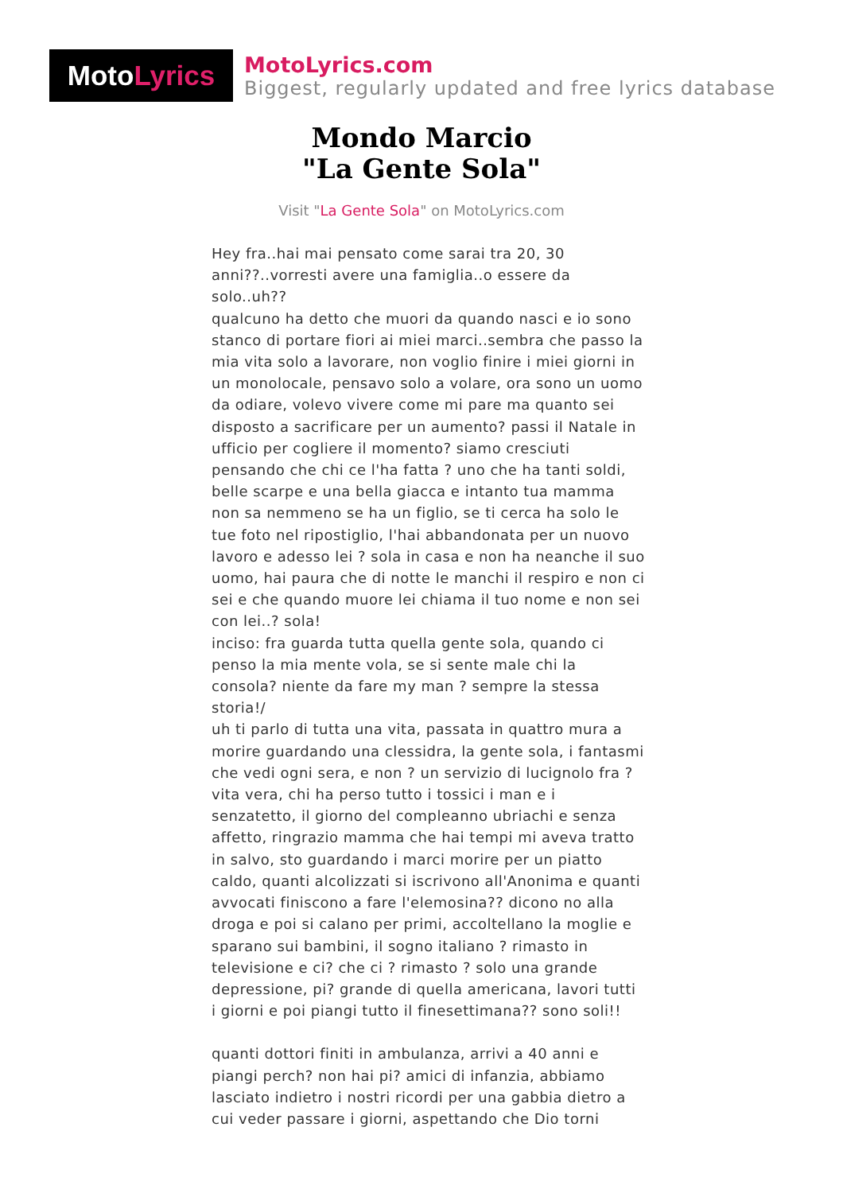Moto Lyrics
MotoLyrics.com
Biggest, regularly updated and free lyrics database
Mondo Marcio
"La Gente Sola"
Visit "La Gente Sola" on MotoLyrics.com
Hey fra..hai mai pensato come sarai tra 20, 30 anni??..vorresti avere una famiglia..o essere da solo..uh??
qualcuno ha detto che muori da quando nasci e io sono stanco di portare fiori ai miei marci..sembra che passo la mia vita solo a lavorare, non voglio finire i miei giorni in un monolocale, pensavo solo a volare, ora sono un uomo da odiare, volevo vivere come mi pare ma quanto sei disposto a sacrificare per un aumento? passi il Natale in ufficio per cogliere il momento? siamo cresciuti pensando che chi ce l'ha fatta ? uno che ha tanti soldi, belle scarpe e una bella giacca e intanto tua mamma non sa nemmeno se ha un figlio, se ti cerca ha solo le tue foto nel ripostiglio, l'hai abbandonata per un nuovo lavoro e adesso lei ? sola in casa e non ha neanche il suo uomo, hai paura che di notte le manchi il respiro e non ci sei e che quando muore lei chiama il tuo nome e non sei con lei..? sola!
inciso: fra guarda tutta quella gente sola, quando ci penso la mia mente vola, se si sente male chi la consola? niente da fare my man ? sempre la stessa storia!/
uh ti parlo di tutta una vita, passata in quattro mura a morire guardando una clessidra, la gente sola, i fantasmi che vedi ogni sera, e non ? un servizio di lucignolo fra ? vita vera, chi ha perso tutto i tossici i man e i senzatetto, il giorno del compleanno ubriachi e senza affetto, ringrazio mamma che hai tempi mi aveva tratto in salvo, sto guardando i marci morire per un piatto caldo, quanti alcolizzati si iscrivono all'Anonima e quanti avvocati finiscono a fare l'elemosina?? dicono no alla droga e poi si calano per primi, accoltellano la moglie e sparano sui bambini, il sogno italiano ? rimasto in televisione e ci? che ci ? rimasto ? solo una grande depressione, pi? grande di quella americana, lavori tutti i giorni e poi piangi tutto il finesettimana?? sono soli!!
quanti dottori finiti in ambulanza, arrivi a 40 anni e piangi perch? non hai pi? amici di infanzia, abbiamo lasciato indietro i nostri ricordi per una gabbia dietro a cui veder passare i giorni, aspettando che Dio torni